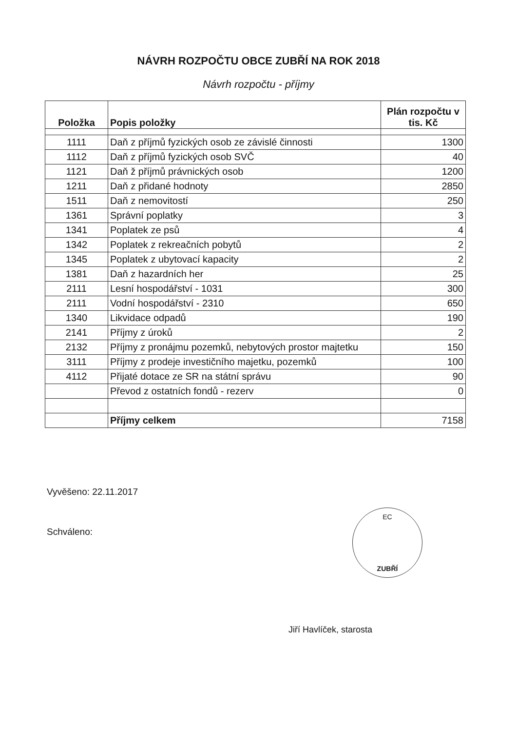NÁVRH ROZPOČTU OBCE ZUBŘÍ NA ROK 2018
Návrh rozpočtu - příjmy
| Položka | Popis položky | Plán rozpočtu v tis. Kč |
| --- | --- | --- |
| 1111 | Daň z příjmů fyzických osob ze závislé činnosti | 1300 |
| 1112 | Daň z příjmů fyzických osob SVČ | 40 |
| 1121 | Daň ž příjmů právnických osob | 1200 |
| 1211 | Daň z přidané hodnoty | 2850 |
| 1511 | Daň z nemovitostí | 250 |
| 1361 | Správní poplatky | 3 |
| 1341 | Poplatek ze psů | 4 |
| 1342 | Poplatek z rekreačních pobytů | 2 |
| 1345 | Poplatek z ubytovací kapacity | 2 |
| 1381 | Daň z hazardních her | 25 |
| 2111 | Lesní hospodářství - 1031 | 300 |
| 2111 | Vodní hospodářství - 2310 | 650 |
| 1340 | Likvidace odpadů | 190 |
| 2141 | Příjmy z úroků | 2 |
| 2132 | Příjmy z pronájmu pozemků, nebytových prostor majtetku | 150 |
| 3111 | Příjmy z prodeje investičního majetku, pozemků | 100 |
| 4112 | Přijaté dotace ze SR na státní správu | 90 |
| | Převod z ostatních fondů - rezerv | 0 |
| | Příjmy celkem | 7158 |
Vyvěšeno: 22.11.2017
Schváleno:
EC
ZUBŘÍ
Jiří Havlíček, starosta